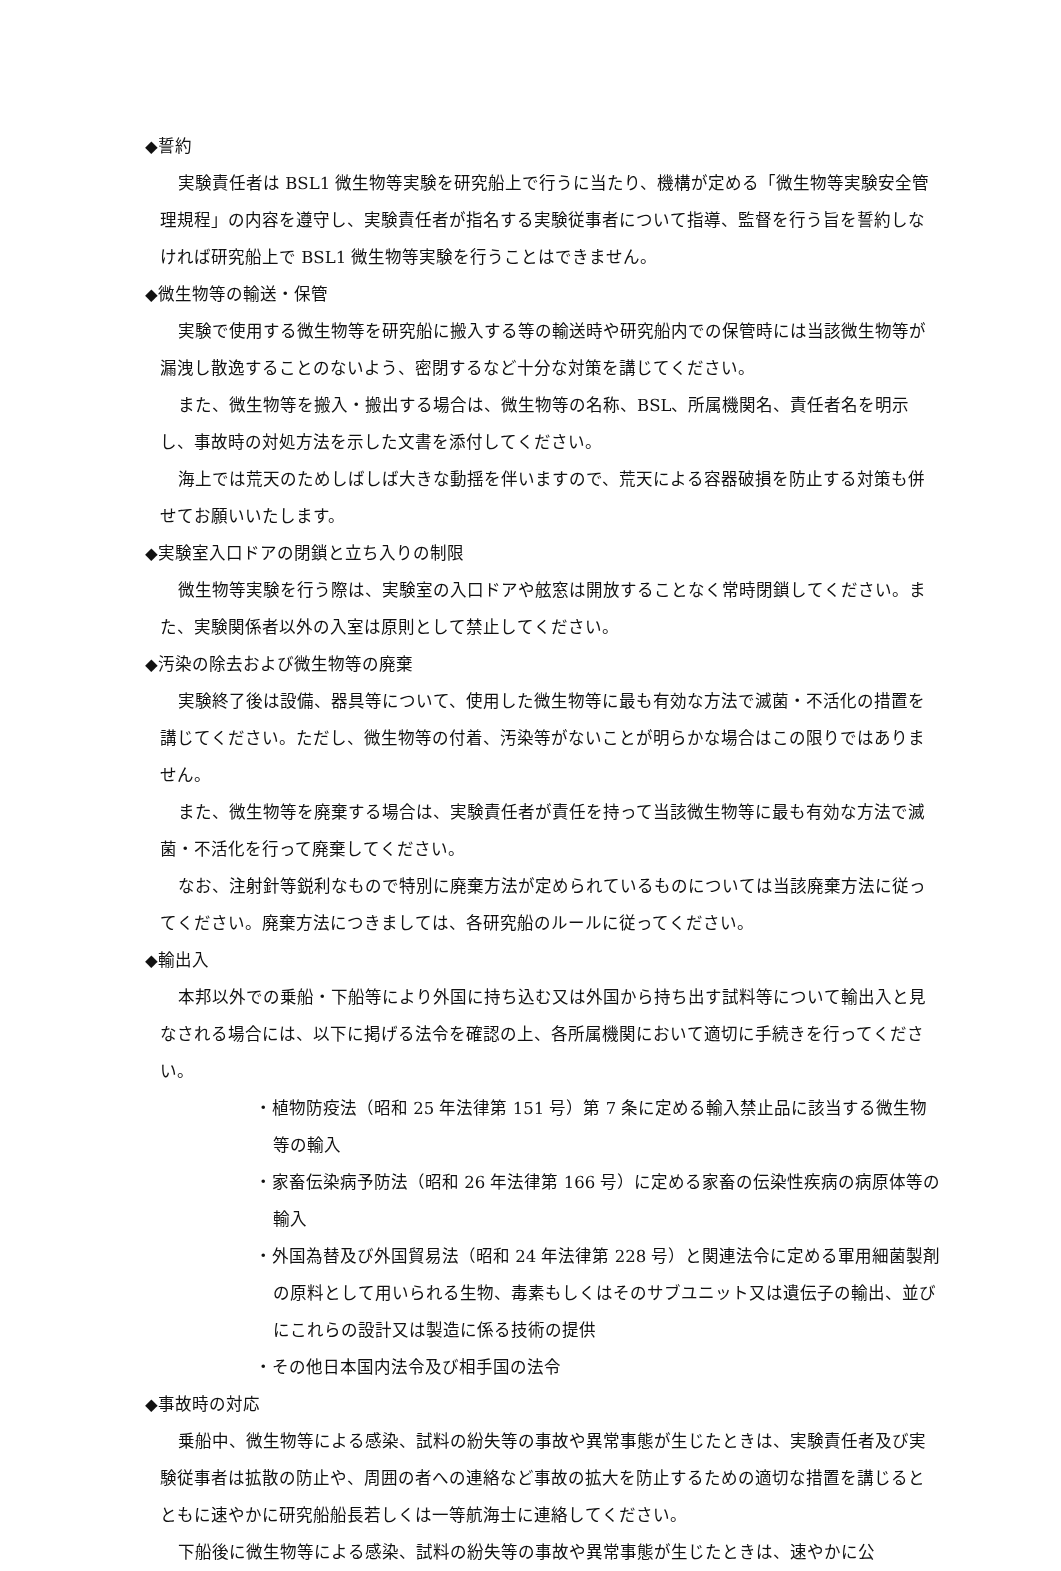◆誓約
実験責任者は BSL1 微生物等実験を研究船上で行うに当たり、機構が定める「微生物等実験安全管理規程」の内容を遵守し、実験責任者が指名する実験従事者について指導、監督を行う旨を誓約しなければ研究船上で BSL1 微生物等実験を行うことはできません。
◆微生物等の輸送・保管
実験で使用する微生物等を研究船に搬入する等の輸送時や研究船内での保管時には当該微生物等が漏洩し散逸することのないよう、密閉するなど十分な対策を講じてください。
また、微生物等を搬入・搬出する場合は、微生物等の名称、BSL、所属機関名、責任者名を明示し、事故時の対処方法を示した文書を添付してください。
海上では荒天のためしばしば大きな動揺を伴いますので、荒天による容器破損を防止する対策も併せてお願いいたします。
◆実験室入口ドアの閉鎖と立ち入りの制限
微生物等実験を行う際は、実験室の入口ドアや舷窓は開放することなく常時閉鎖してください。また、実験関係者以外の入室は原則として禁止してください。
◆汚染の除去および微生物等の廃棄
実験終了後は設備、器具等について、使用した微生物等に最も有効な方法で滅菌・不活化の措置を講じてください。ただし、微生物等の付着、汚染等がないことが明らかな場合はこの限りではありません。
また、微生物等を廃棄する場合は、実験責任者が責任を持って当該微生物等に最も有効な方法で滅菌・不活化を行って廃棄してください。
なお、注射針等鋭利なもので特別に廃棄方法が定められているものについては当該廃棄方法に従ってください。廃棄方法につきましては、各研究船のルールに従ってください。
◆輸出入
本邦以外での乗船・下船等により外国に持ち込む又は外国から持ち出す試料等について輸出入と見なされる場合には、以下に掲げる法令を確認の上、各所属機関において適切に手続きを行ってください。
・植物防疫法（昭和 25 年法律第 151 号）第 7 条に定める輸入禁止品に該当する微生物等の輸入
・家畜伝染病予防法（昭和 26 年法律第 166 号）に定める家畜の伝染性疾病の病原体等の輸入
・外国為替及び外国貿易法（昭和 24 年法律第 228 号）と関連法令に定める軍用細菌製剤の原料として用いられる生物、毒素もしくはそのサブユニット又は遺伝子の輸出、並びにこれらの設計又は製造に係る技術の提供
・その他日本国内法令及び相手国の法令
◆事故時の対応
乗船中、微生物等による感染、試料の紛失等の事故や異常事態が生じたときは、実験責任者及び実験従事者は拡散の防止や、周囲の者への連絡など事故の拡大を防止するための適切な措置を講じるとともに速やかに研究船船長若しくは一等航海士に連絡してください。
下船後に微生物等による感染、試料の紛失等の事故や異常事態が生じたときは、速やかに公